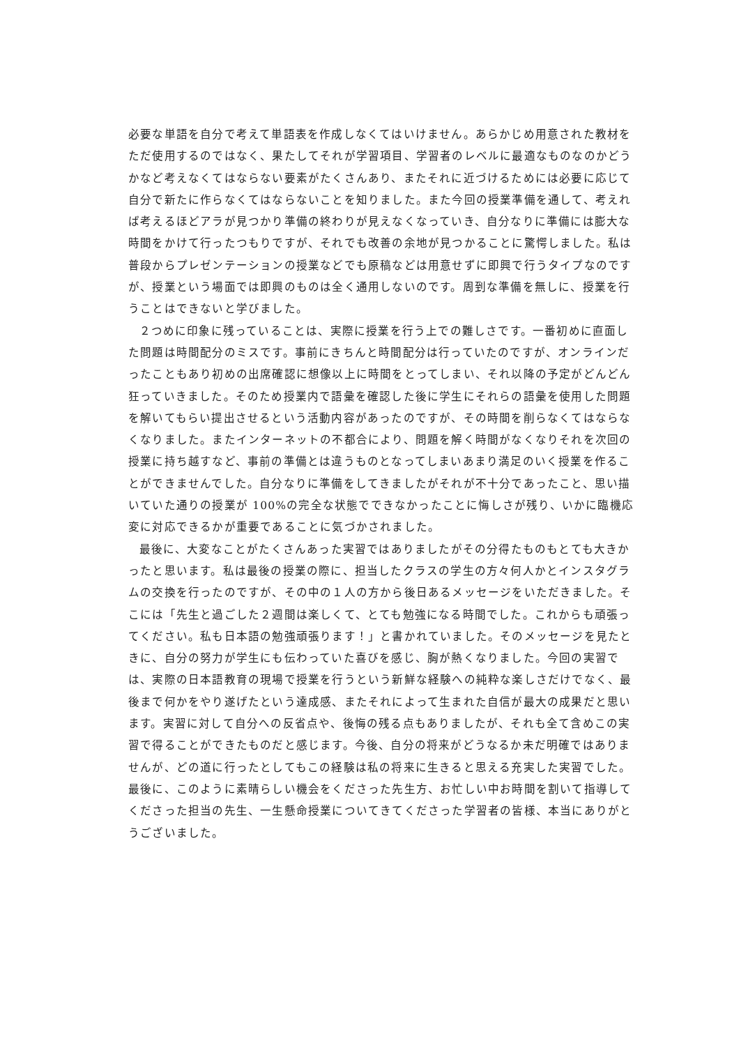必要な単語を自分で考えて単語表を作成しなくてはいけません。あらかじめ用意された教材をただ使用するのではなく、果たしてそれが学習項目、学習者のレベルに最適なものなのかどうかなど考えなくてはならない要素がたくさんあり、またそれに近づけるためには必要に応じて自分で新たに作らなくてはならないことを知りました。また今回の授業準備を通して、考えれば考えるほどアラが見つかり準備の終わりが見えなくなっていき、自分なりに準備には膨大な時間をかけて行ったつもりですが、それでも改善の余地が見つかることに驚愕しました。私は普段からプレゼンテーションの授業などでも原稿などは用意せずに即興で行うタイプなのですが、授業という場面では即興のものは全く通用しないのです。周到な準備を無しに、授業を行うことはできないと学びました。
２つめに印象に残っていることは、実際に授業を行う上での難しさです。一番初めに直面した問題は時間配分のミスです。事前にきちんと時間配分は行っていたのですが、オンラインだったこともあり初めの出席確認に想像以上に時間をとってしまい、それ以降の予定がどんどん狂っていきました。そのため授業内で語彙を確認した後に学生にそれらの語彙を使用した問題を解いてもらい提出させるという活動内容があったのですが、その時間を削らなくてはならなくなりました。またインターネットの不都合により、問題を解く時間がなくなりそれを次回の授業に持ち越すなど、事前の準備とは違うものとなってしまいあまり満足のいく授業を作ることができませんでした。自分なりに準備をしてきましたがそれが不十分であったこと、思い描いていた通りの授業が 100%の完全な状態でできなかったことに悔しさが残り、いかに臨機応変に対応できるかが重要であることに気づかされました。
最後に、大変なことがたくさんあった実習ではありましたがその分得たものもとても大きかったと思います。私は最後の授業の際に、担当したクラスの学生の方々何人かとインスタグラムの交換を行ったのですが、その中の１人の方から後日あるメッセージをいただきました。そこには「先生と過ごした２週間は楽しくて、とても勉強になる時間でした。これからも頑張ってください。私も日本語の勉強頑張ります！」と書かれていました。そのメッセージを見たときに、自分の努力が学生にも伝わっていた喜びを感じ、胸が熱くなりました。今回の実習では、実際の日本語教育の現場で授業を行うという新鮮な経験への純粋な楽しさだけでなく、最後まで何かをやり遂げたという達成感、またそれによって生まれた自信が最大の成果だと思います。実習に対して自分への反省点や、後悔の残る点もありましたが、それも全て含めこの実習で得ることができたものだと感じます。今後、自分の将来がどうなるか未だ明確ではありませんが、どの道に行ったとしてもこの経験は私の将来に生きると思える充実した実習でした。最後に、このように素晴らしい機会をくださった先生方、お忙しい中お時間を割いて指導してくださった担当の先生、一生懸命授業についてきてくださった学習者の皆様、本当にありがとうございました。